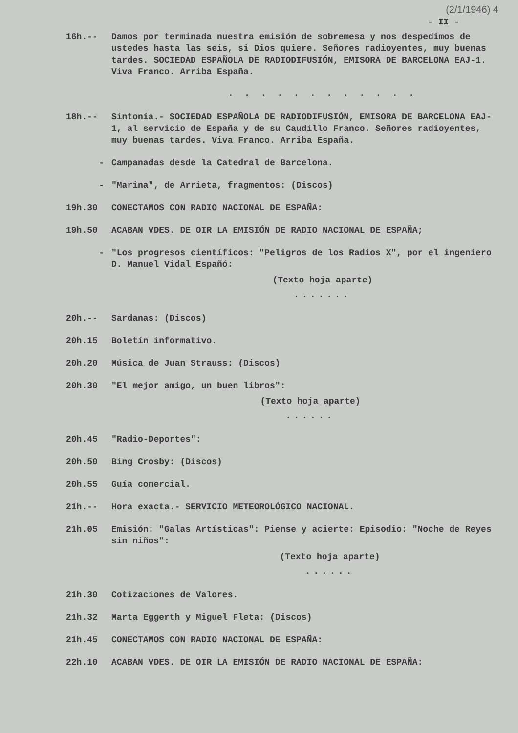(2/1/1946) 4
- II -
16h.-- Damos por terminada nuestra emisión de sobremesa y nos despedimos de ustedes hasta las seis, si Dios quiere. Señores radioyentes, muy buenas tardes. SOCIEDAD ESPAÑOLA DE RADIODIFUSIÓN, EMISORA DE BARCELONA EAJ-1. Viva Franco. Arriba España.
. . . . . . . . . . . .
18h.-- Sintonía.- SOCIEDAD ESPAÑOLA DE RADIODIFUSIÓN, EMISORA DE BARCELONA EAJ-1, al servicio de España y de su Caudillo Franco. Señores radioyentes, muy buenas tardes. Viva Franco. Arriba España.
- Campanadas desde la Catedral de Barcelona.
- "Marina", de Arrieta, fragmentos: (Discos)
19h.30 CONECTAMOS CON RADIO NACIONAL DE ESPAÑA:
19h.50 ACABAN VDES. DE OIR LA EMISIÓN DE RADIO NACIONAL DE ESPAÑA;
- "Los progresos científicos: "Peligros de los Radios X", por el ingeniero D. Manuel Vidal Españó:
(Texto hoja aparte)
.......
20h.-- Sardanas: (Discos)
20h.15 Boletín informativo.
20h.20 Música de Juan Strauss: (Discos)
20h.30 "El mejor amigo, un buen libros":
(Texto hoja aparte)
......
20h.45 "Radio-Deportes":
20h.50 Bing Crosby: (Discos)
20h.55 Guía comercial.
21h.-- Hora exacta.- SERVICIO METEOROLÓGICO NACIONAL.
21h.05 Emisión: "Galas Artísticas": Piense y acierte: Episodio: "Noche de Reyes sin niños":
(Texto hoja aparte)
......
21h.30 Cotizaciones de Valores.
21h.32 Marta Eggerth y Miguel Fleta: (Discos)
21h.45 CONECTAMOS CON RADIO NACIONAL DE ESPAÑA:
22h.10 ACABAN VDES. DE OIR LA EMISIÓN DE RADIO NACIONAL DE ESPAÑA: